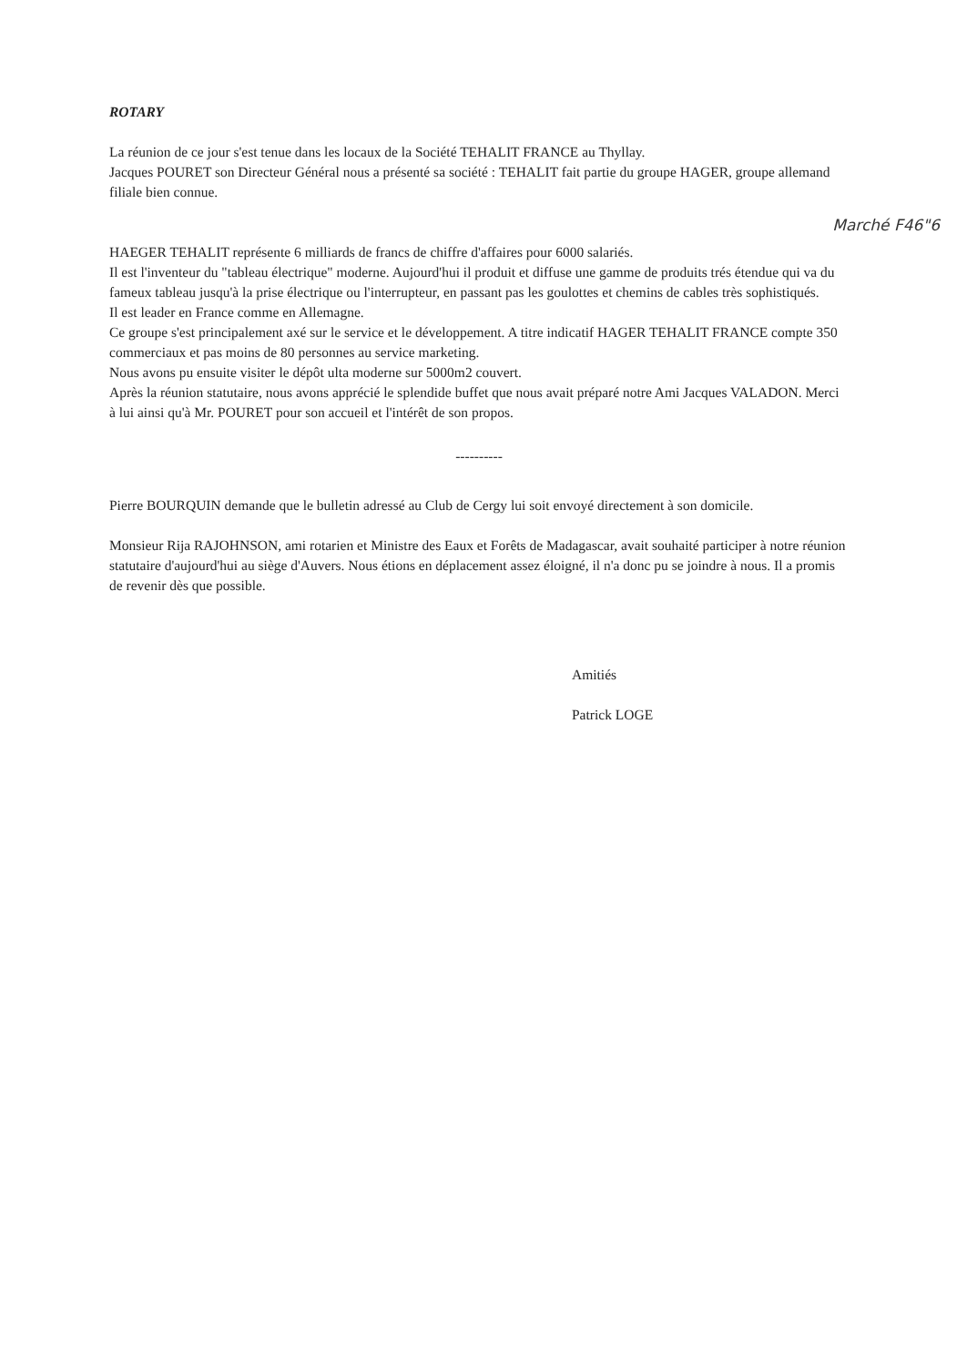ROTARY
La réunion de ce jour s'est tenue dans les locaux de la Société TEHALIT FRANCE au Thyllay.
Jacques POURET son Directeur Général nous a présenté sa société : TEHALIT fait partie du groupe HAGER, groupe allemand filiale bien connue.
Marché F46"6
HAEGER TEHALIT représente 6 milliards de francs de chiffre d'affaires pour 6000 salariés.
Il est l'inventeur du "tableau électrique" moderne. Aujourd'hui il produit et diffuse une gamme de produits trés étendue qui va du fameux tableau jusqu'à la prise électrique ou l'interrupteur, en passant pas les goulottes et chemins de cables très sophistiqués.
Il est leader en France comme en Allemagne.
Ce groupe s'est principalement axé sur le service et le développement. A titre indicatif HAGER TEHALIT FRANCE compte 350 commerciaux et pas moins de 80 personnes au service marketing.
Nous avons pu ensuite visiter le dépôt ulta moderne sur 5000m2 couvert.
Après la réunion statutaire, nous avons apprécié le splendide buffet que nous avait préparé notre Ami Jacques VALADON. Merci à lui ainsi qu'à Mr. POURET pour son accueil et l'intérêt de son propos.
----------
Pierre BOURQUIN demande que le bulletin adressé au Club de Cergy lui soit envoyé directement à son domicile.
Monsieur Rija RAJOHNSON, ami rotarien et Ministre des Eaux et Forêts de Madagascar, avait souhaité participer à notre réunion statutaire d'aujourd'hui au siège d'Auvers. Nous étions en déplacement assez éloigné, il n'a donc pu se joindre à nous. Il a promis de revenir dès que possible.
Amitiés
Patrick LOGE